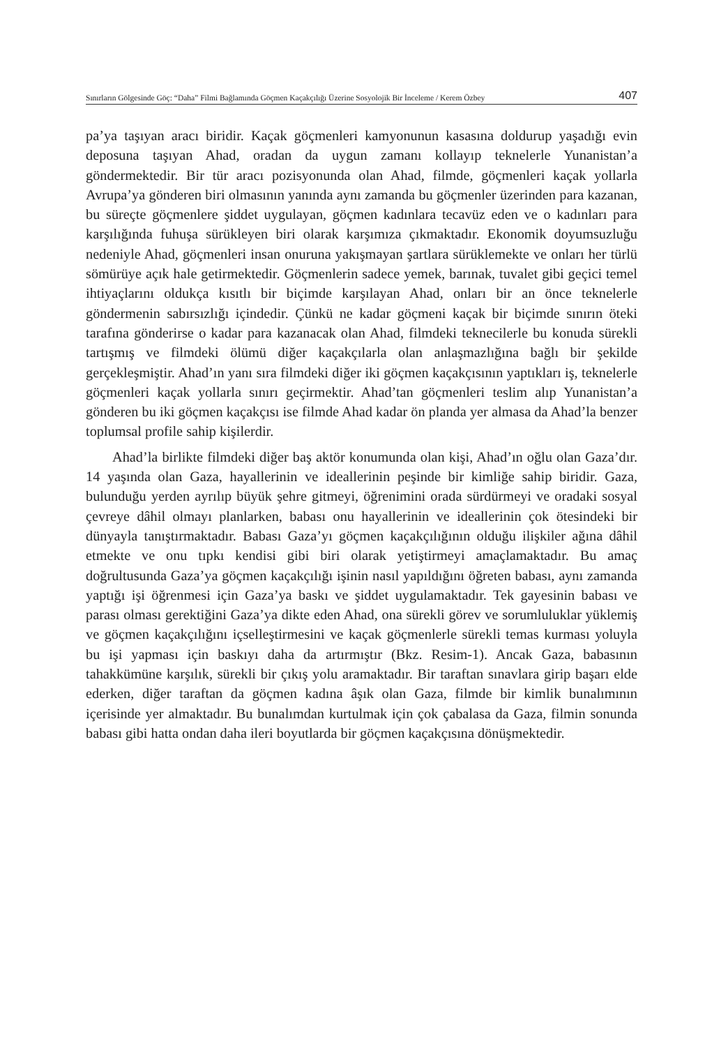Sınırların Gölgesinde Göç: “Daha” Filmi Bağlamında Göçmen Kaçakçılığı Üzerine Sosyolojik Bir İnceleme / Kerem Özbey 407
pa’ya taşıyan aracı biridir. Kaçak göçmenleri kamyonunun kasasına doldurup yaşadığı evin deposuna taşıyan Ahad, oradan da uygun zamanı kollayıp teknelerle Yunanistan’a göndermektedir. Bir tür aracı pozisyonunda olan Ahad, filmde, göçmenleri kaçak yollarla Avrupa’ya gönderen biri olmasının yanında aynı zamanda bu göçmenler üzerinden para kazanan, bu süreçte göçmenlere şiddet uygulayan, göçmen kadınlara tecavüz eden ve o kadınları para karşılığında fuhuşa sürükleyen biri olarak karşımıza çıkmaktadır. Ekonomik doyumsuzluğu nedeniyle Ahad, göçmenleri insan onuruna yakışmayan şartlara sürüklemekte ve onları her türlü sömürüye açık hale getirmektedir. Göçmenlerin sadece yemek, barınak, tuvalet gibi geçici temel ihtiyaçlarını oldukça kısıtlı bir biçimde karşılayan Ahad, onları bir an önce teknelerle göndermenin sabırsızlığı içindedir. Çünkü ne kadar göçmeni kaçak bir biçimde sınırın öteki tarafına gönderirse o kadar para kazanacak olan Ahad, filmdeki teknecilerle bu konuda sürekli tartışmış ve filmdeki ölümü diğer kaçakçılarla olan anlaşmazlığına bağlı bir şekilde gerçekleşmiştir. Ahad’ın yanı sıra filmdeki diğer iki göçmen kaçakçısının yaptıkları iş, teknelerle göçmenleri kaçak yollarla sınırı geçirmektir. Ahad’tan göçmenleri teslim alıp Yunanistan’a gönderen bu iki göçmen kaçakçısı ise filmde Ahad kadar ön planda yer almasa da Ahad’la benzer toplumsal profile sahip kişilerdir.
Ahad’la birlikte filmdeki diğer baş aktör konumunda olan kişi, Ahad’ın oğlu olan Gaza’dır. 14 yaşında olan Gaza, hayallerinin ve ideallerinin peşinde bir kimliğe sahip biridir. Gaza, bulunduğu yerden ayrılıp büyük şehre gitmeyi, öğrenimini orada sürdürmeyi ve oradaki sosyal çevreye dâhil olmayı planlarken, babası onu hayallerinin ve ideallerinin çok ötesindeki bir dünyayla tanıştırmaktadır. Babası Gaza’yı göçmen kaçakçılığının olduğu ilişkiler ağına dâhil etmekte ve onu tıpkı kendisi gibi biri olarak yetiştirmeyi amaçlamaktadır. Bu amaç doğrultusunda Gaza’ya göçmen kaçakçılığı işinin nasıl yapıldığını öğreten babası, aynı zamanda yaptığı işi öğrenmesi için Gaza’ya baskı ve şiddet uygulamaktadır. Tek gayesinin babası ve parası olması gerektiğini Gaza’ya dikte eden Ahad, ona sürekli görev ve sorumluluklar yüklemiş ve göçmen kaçakçılığını içselleştirmesini ve kaçak göçmenlerle sürekli temas kurması yoluyla bu işi yapması için baskıyı daha da artırmıştır (Bkz. Resim-1). Ancak Gaza, babasının tahakkümüne karşılık, sürekli bir çıkış yolu aramaktadır. Bir taraftan sınavlara girip başarı elde ederken, diğer taraftan da göçmen kadına âşık olan Gaza, filmde bir kimlik bunalımının içerisinde yer almaktadır. Bu bunalımdan kurtulmak için çok çabalasa da Gaza, filmin sonunda babası gibi hatta ondan daha ileri boyutlarda bir göçmen kaçakçısına dönüşmektedir.